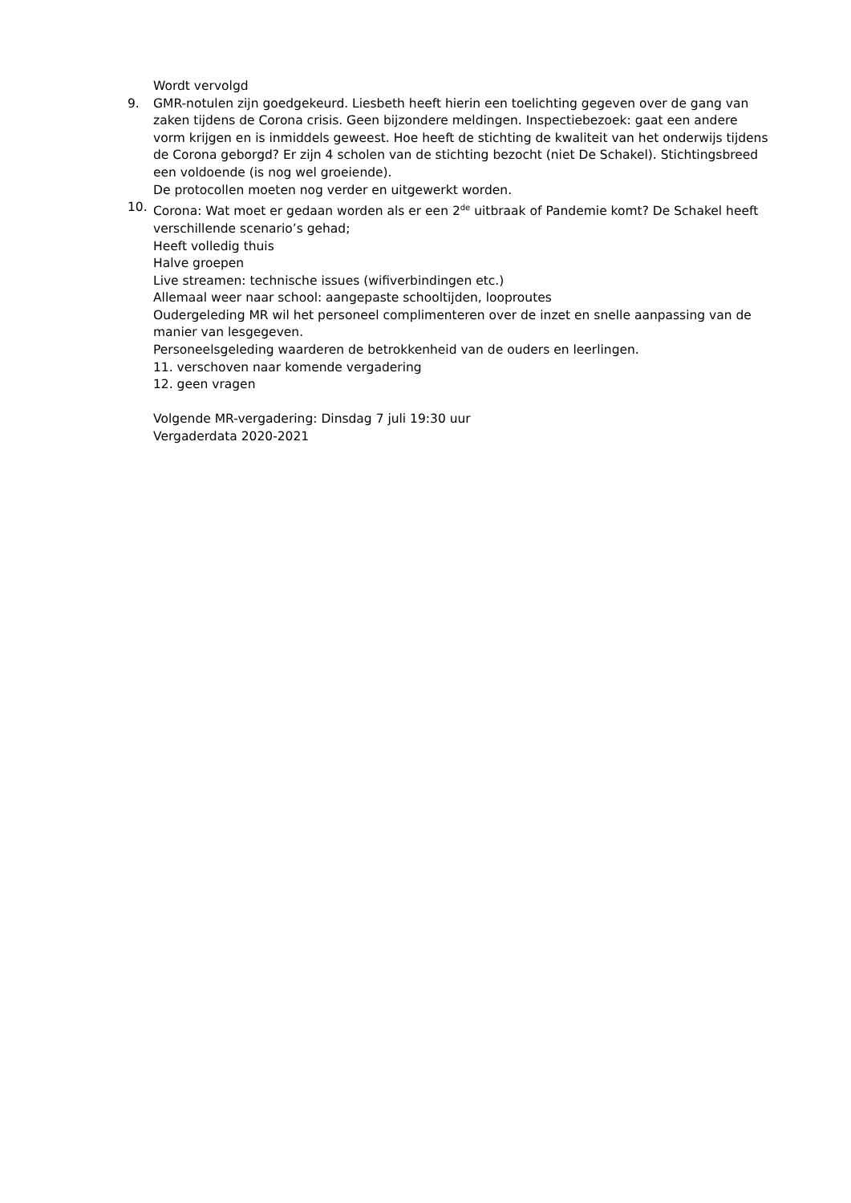Wordt vervolgd
9. GMR-notulen zijn goedgekeurd. Liesbeth heeft hierin een toelichting gegeven over de gang van zaken tijdens de Corona crisis. Geen bijzondere meldingen. Inspectiebezoek: gaat een andere vorm krijgen en is inmiddels geweest. Hoe heeft de stichting de kwaliteit van het onderwijs tijdens de Corona geborgd? Er zijn 4 scholen van de stichting bezocht (niet De Schakel). Stichtingsbreed een voldoende (is nog wel groeiende).
De protocollen moeten nog verder en uitgewerkt worden.
10. Corona: Wat moet er gedaan worden als er een 2<sup>de</sup> uitbraak of Pandemie komt? De Schakel heeft verschillende scenario’s gehad;
Heeft volledig thuis
Halve groepen
Live streamen: technische issues (wifiverbindingen etc.)
Allemaal weer naar school: aangepaste schooltijden, looproutes
Oudergeleding MR wil het personeel complimenteren over de inzet en snelle aanpassing van de manier van lesgegeven.
Personeelsgeleding waarderen de betrokkenheid van de ouders en leerlingen.
11. verschoven naar komende vergadering
12. geen vragen
Volgende MR-vergadering: Dinsdag 7 juli 19:30 uur
Vergaderdata 2020-2021